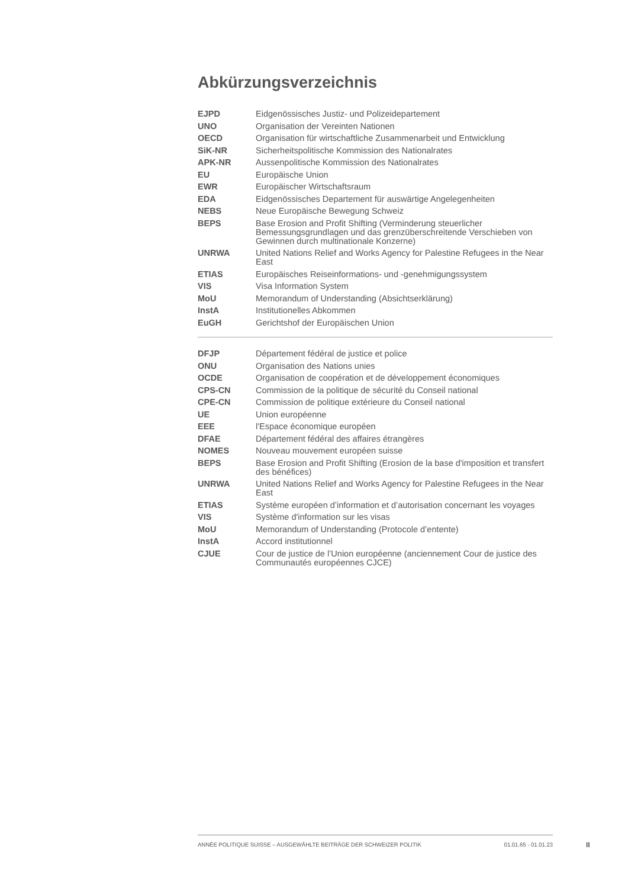Abkürzungsverzeichnis
| EJPD | Eidgenössisches Justiz- und Polizeidepartement |
| UNO | Organisation der Vereinten Nationen |
| OECD | Organisation für wirtschaftliche Zusammenarbeit und Entwicklung |
| SiK-NR | Sicherheitspolitische Kommission des Nationalrates |
| APK-NR | Aussenpolitische Kommission des Nationalrates |
| EU | Europäische Union |
| EWR | Europäischer Wirtschaftsraum |
| EDA | Eidgenössisches Departement für auswärtige Angelegenheiten |
| NEBS | Neue Europäische Bewegung Schweiz |
| BEPS | Base Erosion and Profit Shifting (Verminderung steuerlicher Bemessungsgrundlagen und das grenzüberschreitende Verschieben von Gewinnen durch multinationale Konzerne) |
| UNRWA | United Nations Relief and Works Agency for Palestine Refugees in the Near East |
| ETIAS | Europäisches Reiseinformations- und -genehmigungssystem |
| VIS | Visa Information System |
| MoU | Memorandum of Understanding (Absichtserklärung) |
| InstA | Institutionelles Abkommen |
| EuGH | Gerichtshof der Europäischen Union |
| DFJP | Département fédéral de justice et police |
| ONU | Organisation des Nations unies |
| OCDE | Organisation de coopération et de développement économiques |
| CPS-CN | Commission de la politique de sécurité du Conseil national |
| CPE-CN | Commission de politique extérieure du Conseil national |
| UE | Union européenne |
| EEE | l'Espace économique européen |
| DFAE | Département fédéral des affaires étrangères |
| NOMES | Nouveau mouvement européen suisse |
| BEPS | Base Erosion and Profit Shifting (Erosion de la base d'imposition et transfert des bénéfices) |
| UNRWA | United Nations Relief and Works Agency for Palestine Refugees in the Near East |
| ETIAS | Système européen d’information et d’autorisation concernant les voyages |
| VIS | Système d'information sur les visas |
| MoU | Memorandum of Understanding (Protocole d’entente) |
| InstA | Accord institutionnel |
| CJUE | Cour de justice de l’Union européenne (anciennement Cour de justice des Communautés européennes CJCE) |
ANNÉE POLITIQUE SUISSE – AUSGEWÄHLTE BEITRÄGE DER SCHWEIZER POLITIK 01.01.65 - 01.01.23
II